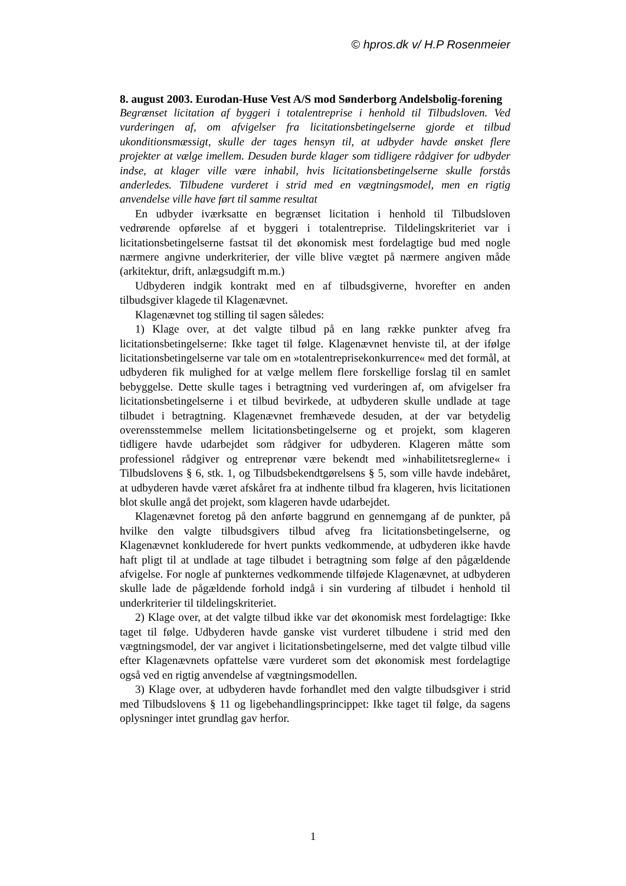© hpros.dk v/ H.P Rosenmeier
8. august 2003. Eurodan-Huse Vest A/S mod Sønderborg Andelsbolig-forening
Begrænset licitation af byggeri i totalentreprise i henhold til Tilbudsloven. Ved vurderingen af, om afvigelser fra licitationsbetingelserne gjorde et tilbud ukonditionsmæssigt, skulle der tages hensyn til, at udbyder havde ønsket flere projekter at vælge imellem. Desuden burde klager som tidligere rådgiver for udbyder indse, at klager ville være inhabil, hvis licitationsbetingelserne skulle forstås anderledes. Tilbudene vurderet i strid med en vægtningsmodel, men en rigtig anvendelse ville have ført til samme resultat
En udbyder iværksatte en begrænset licitation i henhold til Tilbudsloven vedrørende opførelse af et byggeri i totalentreprise. Tildelingskriteriet var i licitationsbetingelserne fastsat til det økonomisk mest fordelagtige bud med nogle nærmere angivne underkriterier, der ville blive vægtet på nærmere angiven måde (arkitektur, drift, anlægsudgift m.m.)
Udbyderen indgik kontrakt med en af tilbudsgiverne, hvorefter en anden tilbudsgiver klagede til Klagenævnet.
Klagenævnet tog stilling til sagen således:
1) Klage over, at det valgte tilbud på en lang række punkter afveg fra licitationsbetingelserne: Ikke taget til følge. Klagenævnet henviste til, at der ifølge licitationsbetingelserne var tale om en »totalentreprisekonkurrence« med det formål, at udbyderen fik mulighed for at vælge mellem flere forskellige forslag til en samlet bebyggelse. Dette skulle tages i betragtning ved vurderingen af, om afvigelser fra licitationsbetingelserne i et tilbud bevirkede, at udbyderen skulle undlade at tage tilbudet i betragtning. Klagenævnet fremhævede desuden, at der var betydelig overensstemmelse mellem licitationsbetingelserne og et projekt, som klageren tidligere havde udarbejdet som rådgiver for udbyderen. Klageren måtte som professionel rådgiver og entreprenør være bekendt med »inhabilitetsreglerne« i Tilbudslovens § 6, stk. 1, og Tilbudsbekendtgørelsens § 5, som ville havde indebåret, at udbyderen havde været afskåret fra at indhente tilbud fra klageren, hvis licitationen blot skulle angå det projekt, som klageren havde udarbejdet.
Klagenævnet foretog på den anførte baggrund en gennemgang af de punkter, på hvilke den valgte tilbudsgivers tilbud afveg fra licitationsbetingelserne, og Klagenævnet konkluderede for hvert punkts vedkommende, at udbyderen ikke havde haft pligt til at undlade at tage tilbudet i betragtning som følge af den pågældende afvigelse. For nogle af punkternes vedkommende tilføjede Klagenævnet, at udbyderen skulle lade de pågældende forhold indgå i sin vurdering af tilbudet i henhold til underkriterier til tildelingskriteriet.
2) Klage over, at det valgte tilbud ikke var det økonomisk mest fordelagtige: Ikke taget til følge. Udbyderen havde ganske vist vurderet tilbudene i strid med den vægtningsmodel, der var angivet i licitationsbetingelserne, med det valgte tilbud ville efter Klagenævnets opfattelse være vurderet som det økonomisk mest fordelagtige også ved en rigtig anvendelse af vægtningsmodellen.
3) Klage over, at udbyderen havde forhandlet med den valgte tilbudsgiver i strid med Tilbudslovens § 11 og ligebehandlingsprincippet: Ikke taget til følge, da sagens oplysninger intet grundlag gav herfor.
1